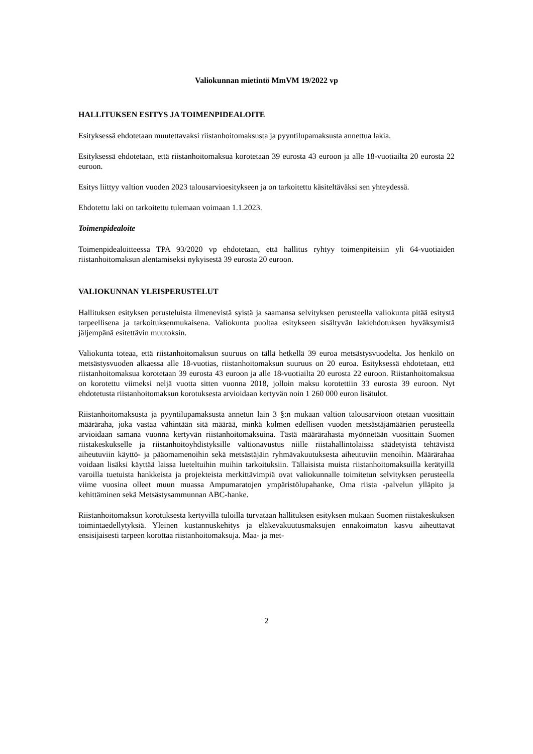Valiokunnan mietintö MmVM 19/2022 vp
HALLITUKSEN ESITYS JA TOIMENPIDEALOITE
Esityksessä ehdotetaan muutettavaksi riistanhoitomaksusta ja pyyntilupamaksusta annettua lakia.
Esityksessä ehdotetaan, että riistanhoitomaksua korotetaan 39 eurosta 43 euroon ja alle 18-vuotiailta 20 eurosta 22 euroon.
Esitys liittyy valtion vuoden 2023 talousarvioesitykseen ja on tarkoitettu käsiteltäväksi sen yhteydessä.
Ehdotettu laki on tarkoitettu tulemaan voimaan 1.1.2023.
Toimenpidealoite
Toimenpidealoitteessa TPA 93/2020 vp ehdotetaan, että hallitus ryhtyy toimenpiteisiin yli 64-vuotiaiden riistanhoitomaksun alentamiseksi nykyisestä 39 eurosta 20 euroon.
VALIOKUNNAN YLEISPERUSTELUT
Hallituksen esityksen perusteluista ilmenevistä syistä ja saamansa selvityksen perusteella valiokunta pitää esitystä tarpeellisena ja tarkoituksenmukaisena. Valiokunta puoltaa esitykseen sisältyvän lakiehdotuksen hyväksymistä jäljempänä esitettävin muutoksin.
Valiokunta toteaa, että riistanhoitomaksun suuruus on tällä hetkellä 39 euroa metsästysvuodelta. Jos henkilö on metsästysvuoden alkaessa alle 18-vuotias, riistanhoitomaksun suuruus on 20 euroa. Esityksessä ehdotetaan, että riistanhoitomaksua korotetaan 39 eurosta 43 euroon ja alle 18-vuotiailta 20 eurosta 22 euroon. Riistanhoitomaksua on korotettu viimeksi neljä vuotta sitten vuonna 2018, jolloin maksu korotettiin 33 eurosta 39 euroon. Nyt ehdotetusta riistanhoitomaksun korotuksesta arvioidaan kertyvän noin 1 260 000 euron lisätulot.
Riistanhoitomaksusta ja pyyntilupamaksusta annetun lain 3 §:n mukaan valtion talousarvioon otetaan vuosittain määräraha, joka vastaa vähintään sitä määrää, minkä kolmen edellisen vuoden metsästäjämäärien perusteella arvioidaan samana vuonna kertyvän riistanhoitomaksuina. Tästä määrärahasta myönnetään vuosittain Suomen riistakeskukselle ja riistanhoitoyhdistyksille valtionavustus niille riistahallintolaissa säädetyistä tehtävistä aiheutuviin käyttö- ja pääomamenoihin sekä metsästäjäin ryhmävakuutuksesta aiheutuviin menoihin. Määrärahaa voidaan lisäksi käyttää laissa lueteltuihin muihin tarkoituksiin. Tällaisista muista riistanhoitomaksuilla kerätyillä varoilla tuetuista hankkeista ja projekteista merkittävimpiä ovat valiokunnalle toimitetun selvityksen perusteella viime vuosina olleet muun muassa Ampumaratojen ympäristölupahanke, Oma riista -palvelun ylläpito ja kehittäminen sekä Metsästysammunnan ABC-hanke.
Riistanhoitomaksun korotuksesta kertyvillä tuloilla turvataan hallituksen esityksen mukaan Suomen riistakeskuksen toimintaedellytyksiä. Yleinen kustannuskehitys ja eläkevakuutusmaksujen ennakoimaton kasvu aiheuttavat ensisijaisesti tarpeen korottaa riistanhoitomaksuja. Maa- ja met-
2